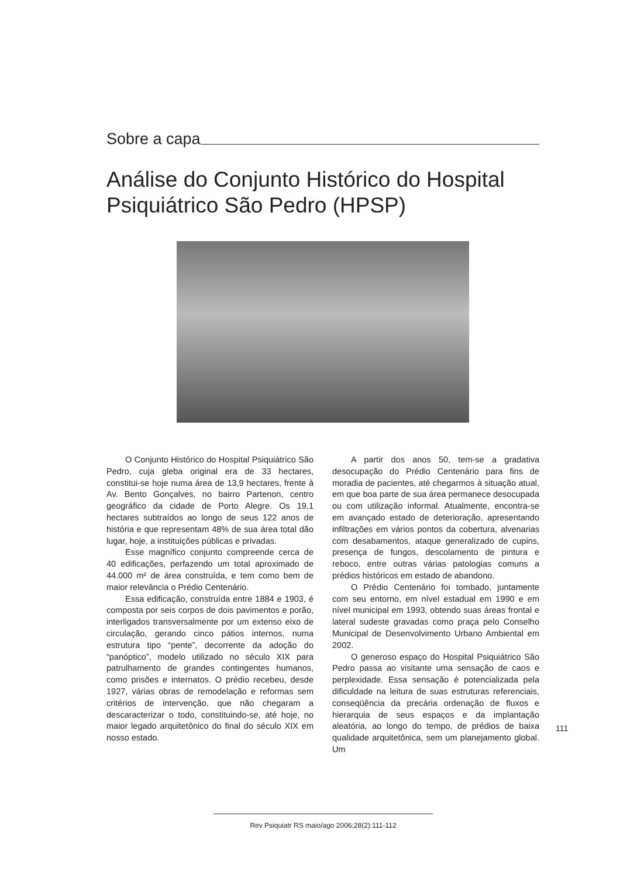Sobre a capa
Análise do Conjunto Histórico do Hospital Psiquiátrico São Pedro (HPSP)
O Conjunto Histórico do Hospital Psiquiátrico São Pedro, cuja gleba original era de 33 hectares, constitui-se hoje numa área de 13,9 hectares, frente à Av. Bento Gonçalves, no bairro Partenon, centro geográfico da cidade de Porto Alegre. Os 19,1 hectares subtraídos ao longo de seus 122 anos de história e que representam 48% de sua área total dão lugar, hoje, a instituições públicas e privadas.
Esse magnífico conjunto compreende cerca de 40 edificações, perfazendo um total aproximado de 44.000 m² de área construída, e tem como bem de maior relevância o Prédio Centenário.
Essa edificação, construída entre 1884 e 1903, é composta por seis corpos de dois pavimentos e porão, interligados transversalmente por um extenso eixo de circulação, gerando cinco pátios internos, numa estrutura tipo “pente”, decorrente da adoção do “panóptico”, modelo utilizado no século XIX para patrulhamento de grandes contingentes humanos, como prisões e internatos. O prédio recebeu, desde 1927, várias obras de remodelação e reformas sem critérios de intervenção, que não chegaram a descaracterizar o todo, constituindo-se, até hoje, no maior legado arquitetônico do final do século XIX em nosso estado.
A partir dos anos 50, tem-se a gradativa desocupação do Prédio Centenário para fins de moradia de pacientes, até chegarmos à situação atual, em que boa parte de sua área permanece desocupada ou com utilização informal. Atualmente, encontra-se em avançado estado de deterioração, apresentando infiltrações em vários pontos da cobertura, alvenarias com desabamentos, ataque generalizado de cupins, presença de fungos, descolamento de pintura e reboco, entre outras várias patologias comuns a prédios históricos em estado de abandono.
O Prédio Centenário foi tombado, juntamente com seu entorno, em nível estadual em 1990 e em nível municipal em 1993, obtendo suas áreas frontal e lateral sudeste gravadas como praça pelo Conselho Municipal de Desenvolvimento Urbano Ambiental em 2002.
O generoso espaço do Hospital Psiquiátrico São Pedro passa ao visitante uma sensação de caos e perplexidade. Essa sensação é potencializada pela dificuldade na leitura de suas estruturas referenciais, conseqüência da precária ordenação de fluxos e hierarquia de seus espaços e da implantação aleatória, ao longo do tempo, de prédios de baixa qualidade arquitetônica, sem um planejamento global. Um
111
Rev Psiquiatr RS maio/ago 2006;28(2):111-112